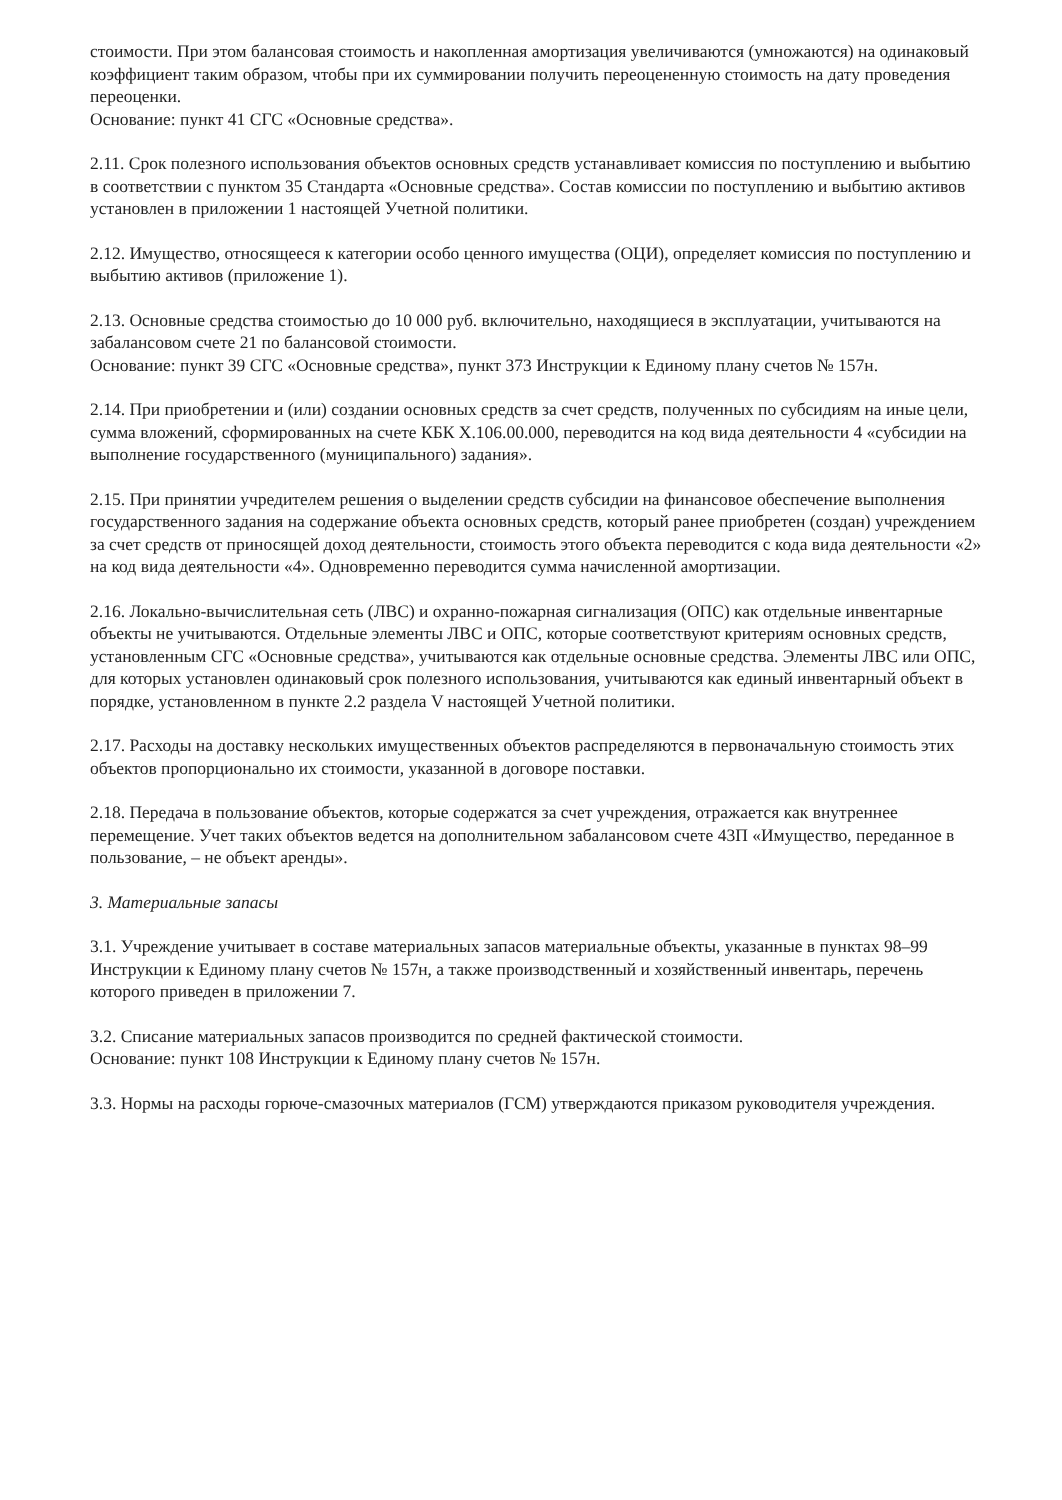стоимости. При этом балансовая стоимость и накопленная амортизация увеличиваются (умножаются) на одинаковый коэффициент таким образом, чтобы при их суммировании получить переоцененную стоимость на дату проведения переоценки.
Основание: пункт 41 СГС «Основные средства».
2.11. Срок полезного использования объектов основных средств устанавливает комиссия по поступлению и выбытию в соответствии с пунктом 35 Стандарта «Основные средства». Состав комиссии по поступлению и выбытию активов установлен в приложении 1 настоящей Учетной политики.
2.12. Имущество, относящееся к категории особо ценного имущества (ОЦИ), определяет комиссия по поступлению и выбытию активов (приложение 1).
2.13. Основные средства стоимостью до 10 000 руб. включительно, находящиеся в эксплуатации, учитываются на забалансовом счете 21 по балансовой стоимости.
Основание: пункт 39 СГС «Основные средства», пункт 373 Инструкции к Единому плану счетов № 157н.
2.14. При приобретении и (или) создании основных средств за счет средств, полученных по субсидиям на иные цели, сумма вложений, сформированных на счете КБК Х.106.00.000, переводится на код вида деятельности 4 «субсидии на выполнение государственного (муниципального) задания».
2.15. При принятии учредителем решения о выделении средств субсидии на финансовое обеспечение выполнения государственного задания на содержание объекта основных средств, который ранее приобретен (создан) учреждением за счет средств от приносящей доход деятельности, стоимость этого объекта переводится с кода вида деятельности «2» на код вида деятельности «4». Одновременно переводится сумма начисленной амортизации.
2.16. Локально-вычислительная сеть (ЛВС) и охранно-пожарная сигнализация (ОПС) как отдельные инвентарные объекты не учитываются. Отдельные элементы ЛВС и ОПС, которые соответствуют критериям основных средств, установленным СГС «Основные средства», учитываются как отдельные основные средства. Элементы ЛВС или ОПС, для которых установлен одинаковый срок полезного использования, учитываются как единый инвентарный объект в порядке, установленном в пункте 2.2 раздела V настоящей Учетной политики.
2.17. Расходы на доставку нескольких имущественных объектов распределяются в первоначальную стоимость этих объектов пропорционально их стоимости, указанной в договоре поставки.
2.18. Передача в пользование объектов, которые содержатся за счет учреждения, отражается как внутреннее перемещение. Учет таких объектов ведется на дополнительном забалансовом счете 43П «Имущество, переданное в пользование, – не объект аренды».
3. Материальные запасы
3.1. Учреждение учитывает в составе материальных запасов материальные объекты, указанные в пунктах 98–99 Инструкции к Единому плану счетов № 157н, а также производственный и хозяйственный инвентарь, перечень которого приведен в приложении 7.
3.2. Списание материальных запасов производится по средней фактической стоимости.
Основание: пункт 108 Инструкции к Единому плану счетов № 157н.
3.3. Нормы на расходы горюче-смазочных материалов (ГСМ) утверждаются приказом руководителя учреждения.